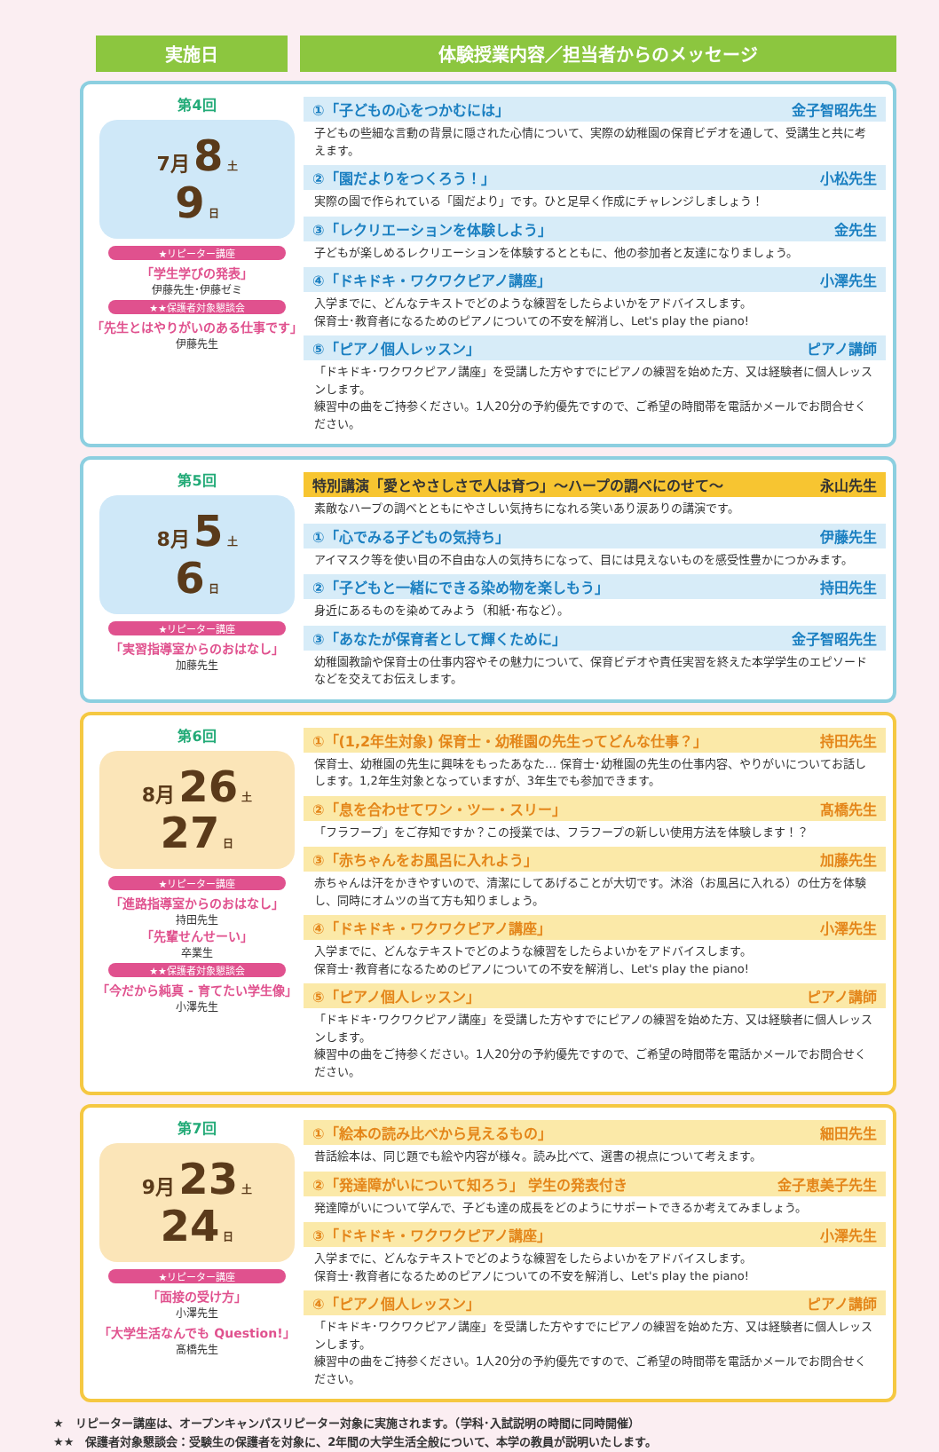実施日 体験授業内容／担当者からのメッセージ
第4回
7月 8 土
9 日
★リピーター講座
「学生学びの発表」
伊藤先生･伊藤ゼミ
★★保護者対象懇談会
「先生とはやりがいのある仕事です」
伊藤先生
①「子どもの心をつかむには」 金子智昭先生
子どもの些細な言動の背景に隠された心情について、実際の幼稚園の保育ビデオを通して、受講生と共に考えます。
②「園だよりをつくろう！」 小松先生
実際の園で作られている「園だより」です。ひと足早く作成にチャレンジしましょう！
③「レクリエーションを体験しよう」 金先生
子どもが楽しめるレクリエーションを体験するとともに、他の参加者と友達になりましょう。
④「ドキドキ・ワクワクピアノ講座」 小澤先生
入学までに、どんなテキストでどのような練習をしたらよいかをアドバイスします。
保育士･教育者になるためのピアノについての不安を解消し、Let's play the piano!
⑤「ピアノ個人レッスン」 ピアノ講師
「ドキドキ･ワクワクピアノ講座」を受講した方やすでにピアノの練習を始めた方、又は経験者に個人レッスンします。
練習中の曲をご持参ください。1人20分の予約優先ですので、ご希望の時間帯を電話かメールでお問合せください。
第5回
8月 5 土
6 日
★リピーター講座
「実習指導室からのおはなし」
加藤先生
特別講演「愛とやさしさで人は育つ」～ハープの調べにのせて～ 永山先生
素敵なハープの調べとともにやさしい気持ちになれる笑いあり涙ありの講演です。
①「心でみる子どもの気持ち」 伊藤先生
アイマスク等を使い目の不自由な人の気持ちになって、目には見えないものを感受性豊かにつかみます。
②「子どもと一緒にできる染め物を楽しもう」 持田先生
身近にあるものを染めてみよう（和紙･布など）。
③「あなたが保育者として輝くために」 金子智昭先生
幼稚園教諭や保育士の仕事内容やその魅力について、保育ビデオや責任実習を終えた本学学生のエピソードなどを交えてお伝えします。
第6回
8月 26 土
27 日
★リピーター講座
「進路指導室からのおはなし」
持田先生
「先輩せんせーい」
卒業生
★★保護者対象懇談会
「今だから純真 - 育てたい学生像」
小澤先生
①「(1,2年生対象) 保育士・幼稚園の先生ってどんな仕事？」 持田先生
保育士、幼稚園の先生に興味をもったあなた… 保育士･幼稚園の先生の仕事内容、やりがいについてお話しします。1,2年生対象となっていますが、3年生でも参加できます。
②「息を合わせてワン・ツー・スリー」 髙橋先生
「フラフープ」をご存知ですか？この授業では、フラフープの新しい使用方法を体験します！？
③「赤ちゃんをお風呂に入れよう」 加藤先生
赤ちゃんは汗をかきやすいので、清潔にしてあげることが大切です。沐浴（お風呂に入れる）の仕方を体験し、同時にオムツの当て方も知りましょう。
④「ドキドキ・ワクワクピアノ講座」 小澤先生
入学までに、どんなテキストでどのような練習をしたらよいかをアドバイスします。
保育士･教育者になるためのピアノについての不安を解消し、Let's play the piano!
⑤「ピアノ個人レッスン」 ピアノ講師
「ドキドキ･ワクワクピアノ講座」を受講した方やすでにピアノの練習を始めた方、又は経験者に個人レッスンします。
練習中の曲をご持参ください。1人20分の予約優先ですので、ご希望の時間帯を電話かメールでお問合せください。
第7回
9月 23 土
24 日
★リピーター講座
「面接の受け方」
小澤先生
「大学生活なんでも Question!」
髙橋先生
①「絵本の読み比べから見えるもの」 細田先生
昔話絵本は、同じ題でも絵や内容が様々。読み比べて、選書の視点について考えます。
②「発達障がいについて知ろう」 学生の発表付き 金子恵美子先生
発達障がいについて学んで、子ども達の成長をどのようにサポートできるか考えてみましょう。
③「ドキドキ・ワクワクピアノ講座」 小澤先生
入学までに、どんなテキストでどのような練習をしたらよいかをアドバイスします。
保育士･教育者になるためのピアノについての不安を解消し、Let's play the piano!
④「ピアノ個人レッスン」 ピアノ講師
「ドキドキ･ワクワクピアノ講座」を受講した方やすでにピアノの練習を始めた方、又は経験者に個人レッスンします。
練習中の曲をご持参ください。1人20分の予約優先ですので、ご希望の時間帯を電話かメールでお問合せください。
★　リピーター講座は、オープンキャンパスリピーター対象に実施されます。（学科･入試説明の時間に同時開催）
★★　保護者対象懇談会：受験生の保護者を対象に、2年間の大学生活全般について、本学の教員が説明いたします。